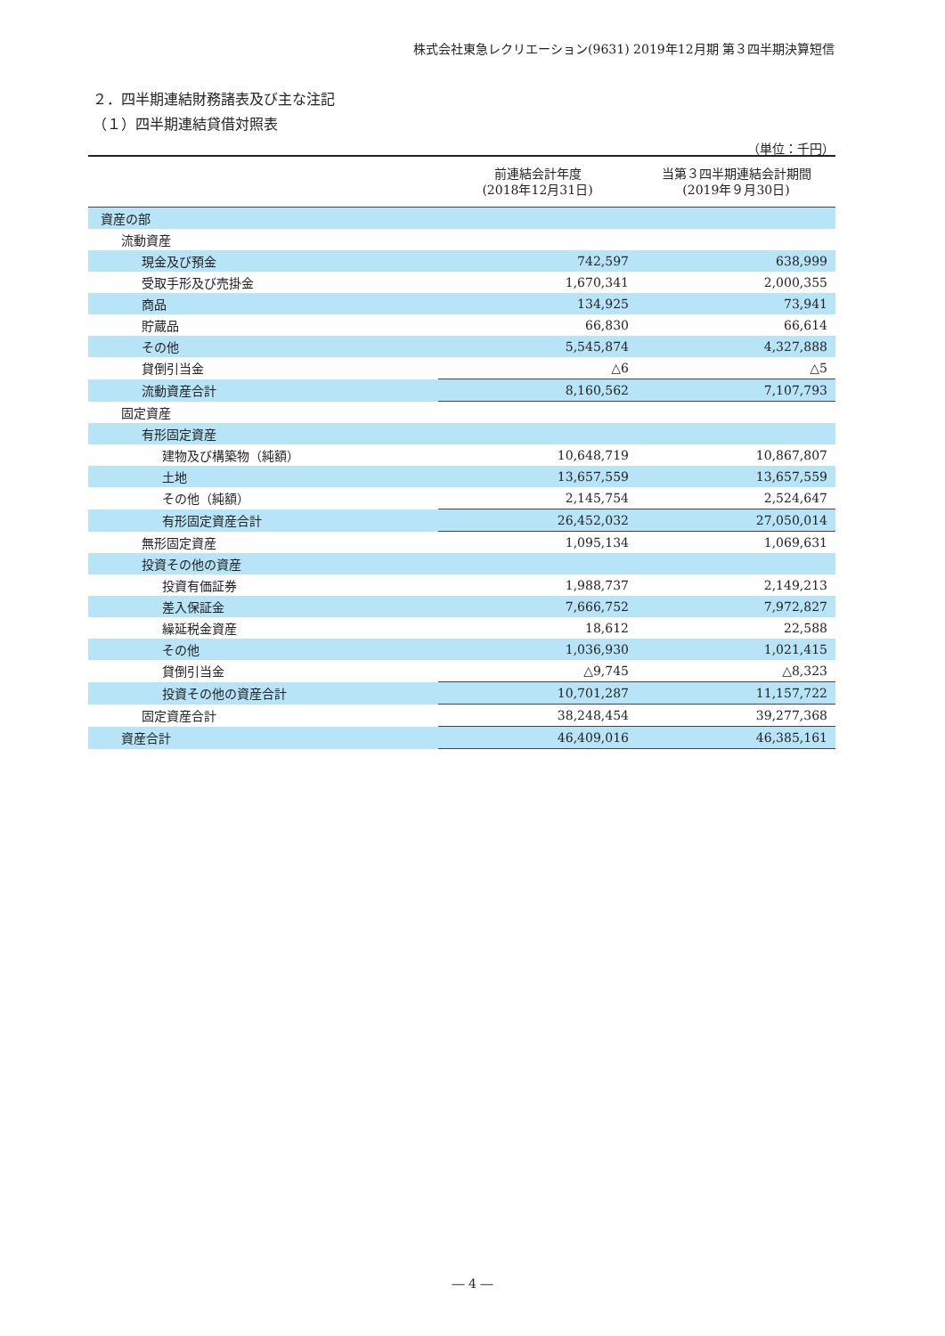株式会社東急レクリエーション(9631) 2019年12月期 第３四半期決算短信
２．四半期連結財務諸表及び主な注記
（１）四半期連結貸借対照表
（単位：千円）
| | 前連結会計年度 (2018年12月31日) | 当第３四半期連結会計期間 (2019年９月30日) |
| --- | --- | --- |
| 資産の部 | | |
| 流動資産 | | |
| 現金及び預金 | 742,597 | 638,999 |
| 受取手形及び売掛金 | 1,670,341 | 2,000,355 |
| 商品 | 134,925 | 73,941 |
| 貯蔵品 | 66,830 | 66,614 |
| その他 | 5,545,874 | 4,327,888 |
| 貸倒引当金 | △6 | △5 |
| 流動資産合計 | 8,160,562 | 7,107,793 |
| 固定資産 | | |
| 有形固定資産 | | |
| 建物及び構築物（純額） | 10,648,719 | 10,867,807 |
| 土地 | 13,657,559 | 13,657,559 |
| その他（純額） | 2,145,754 | 2,524,647 |
| 有形固定資産合計 | 26,452,032 | 27,050,014 |
| 無形固定資産 | 1,095,134 | 1,069,631 |
| 投資その他の資産 | | |
| 投資有価証券 | 1,988,737 | 2,149,213 |
| 差入保証金 | 7,666,752 | 7,972,827 |
| 繰延税金資産 | 18,612 | 22,588 |
| その他 | 1,036,930 | 1,021,415 |
| 貸倒引当金 | △9,745 | △8,323 |
| 投資その他の資産合計 | 10,701,287 | 11,157,722 |
| 固定資産合計 | 38,248,454 | 39,277,368 |
| 資産合計 | 46,409,016 | 46,385,161 |
― 4 ―